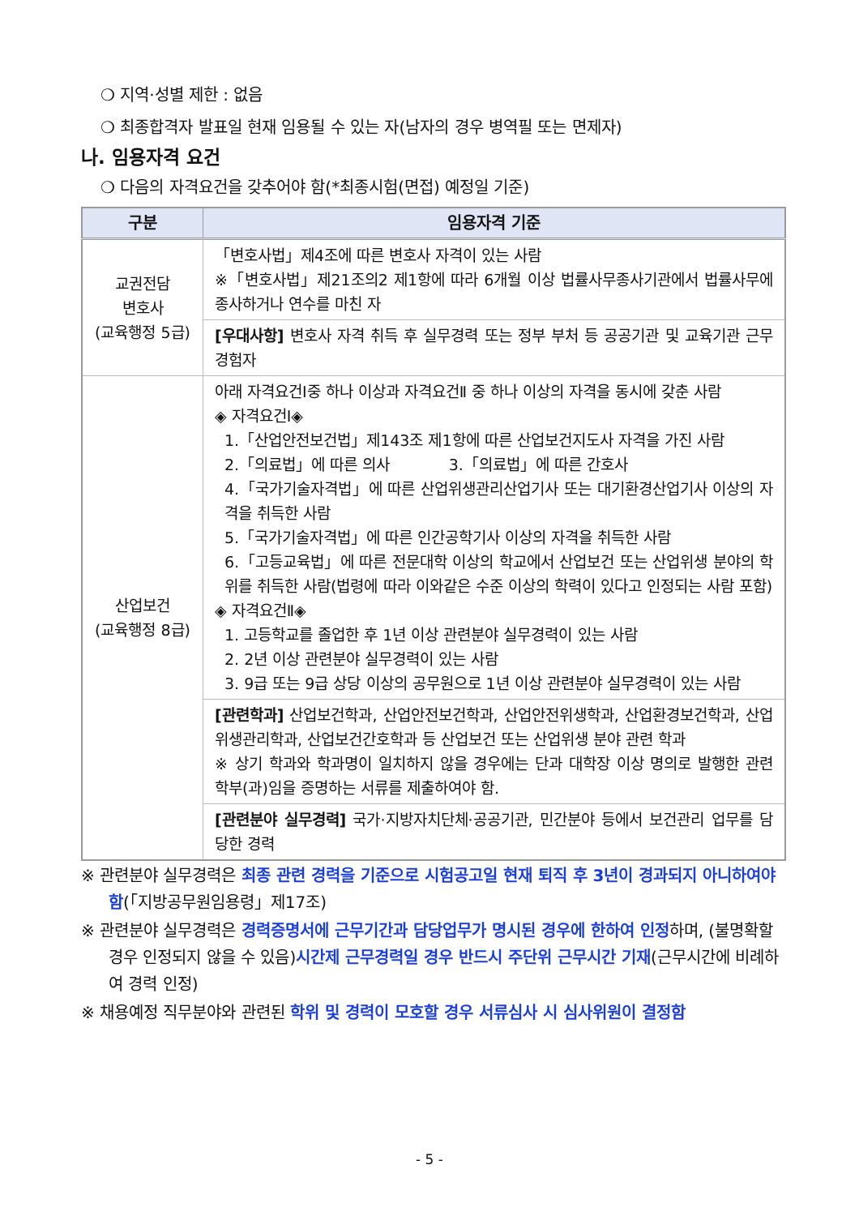❍ 지역·성별 제한 : 없음
❍ 최종합격자 발표일 현재 임용될 수 있는 자(남자의 경우 병역필 또는 면제자)
나. 임용자격 요건
❍ 다음의 자격요건을 갖추어야 함(*최종시험(면접) 예정일 기준)
| 구분 | 임용자격 기준 |
| --- | --- |
| 교권전담 변호사 (교육행정 5급) | 「변호사법」제4조에 따른 변호사 자격이 있는 사람 ※「변호사법」제21조의2 제1항에 따라 6개월 이상 법률사무종사기관에서 법률사무에 종사하거나 연수를 마친 자 |
| | [우대사항] 변호사 자격 취득 후 실무경력 또는 정부 부처 등 공공기관 및 교육기관 근무 경험자 |
| 산업보건 (교육행정 8급) | 아래 자격요건Ⅰ중 하나 이상과 자격요건Ⅱ 중 하나 이상의 자격을 동시에 갖춘 사람 ◈ 자격요건Ⅰ◈ 1.「산업안전보건법」제143조 제1항에 따른 산업보건지도사 자격을 가진 사람 2.「의료법」에 따른 의사 3.「의료법」에 따른 간호사 4.「국가기술자격법」에 따른 산업위생관리산업기사 또는 대기환경산업기사 이상의 자격을 취득한 사람 5.「국가기술자격법」에 따른 인간공학기사 이상의 자격을 취득한 사람 6.「고등교육법」에 따른 전문대학 이상의 학교에서 산업보건 또는 산업위생 분야의 학위를 취득한 사람(법령에 따라 이와같은 수준 이상의 학력이 있다고 인정되는 사람 포함) ◈ 자격요건Ⅱ◈ 1. 고등학교를 졸업한 후 1년 이상 관련분야 실무경력이 있는 사람 2. 2년 이상 관련분야 실무경력이 있는 사람 3. 9급 또는 9급 상당 이상의 공무원으로 1년 이상 관련분야 실무경력이 있는 사람 |
| | [관련학과] 산업보건학과, 산업안전보건학과, 산업안전위생학과, 산업환경보건학과, 산업위생관리학과, 산업보건간호학과 등 산업보건 또는 산업위생 분야 관련 학과 ※ 상기 학과와 학과명이 일치하지 않을 경우에는 단과 대학장 이상 명의로 발행한 관련 학부(과)임을 증명하는 서류를 제출하여야 함. |
| | [관련분야 실무경력] 국가·지방자치단체·공공기관, 민간분야 등에서 보건관리 업무를 담당한 경력 |
※ 관련분야 실무경력은 최종 관련 경력을 기준으로 시험공고일 현재 퇴직 후 3년이 경과되지 아니하여야 함(「지방공무원임용령」제17조)
※ 관련분야 실무경력은 경력증명서에 근무기간과 담당업무가 명시된 경우에 한하여 인정하며, (불명확할 경우 인정되지 않을 수 있음)시간제 근무경력일 경우 반드시 주단위 근무시간 기재(근무시간에 비례하여 경력 인정)
※ 채용예정 직무분야와 관련된 학위 및 경력이 모호할 경우 서류심사 시 심사위원이 결정함
- 5 -